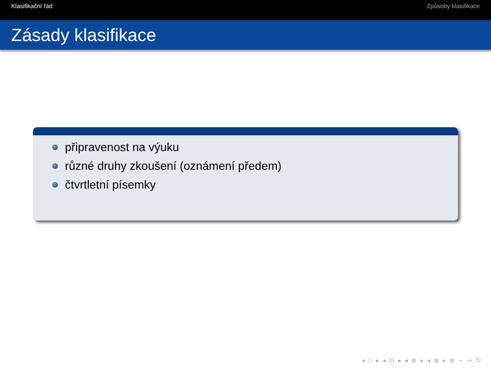Klasifikační řád Způsoby klasifikace
Zásady klasifikace
připravenost na výuku
různé druhy zkoušení (oznámení předem)
čtvrtletní písemky
◂ □ ▸ ◂ ⊡ ▸ ◂ ≣ ▸ ◂ ≣ ▸ ≣ ∽ ∾ ↻